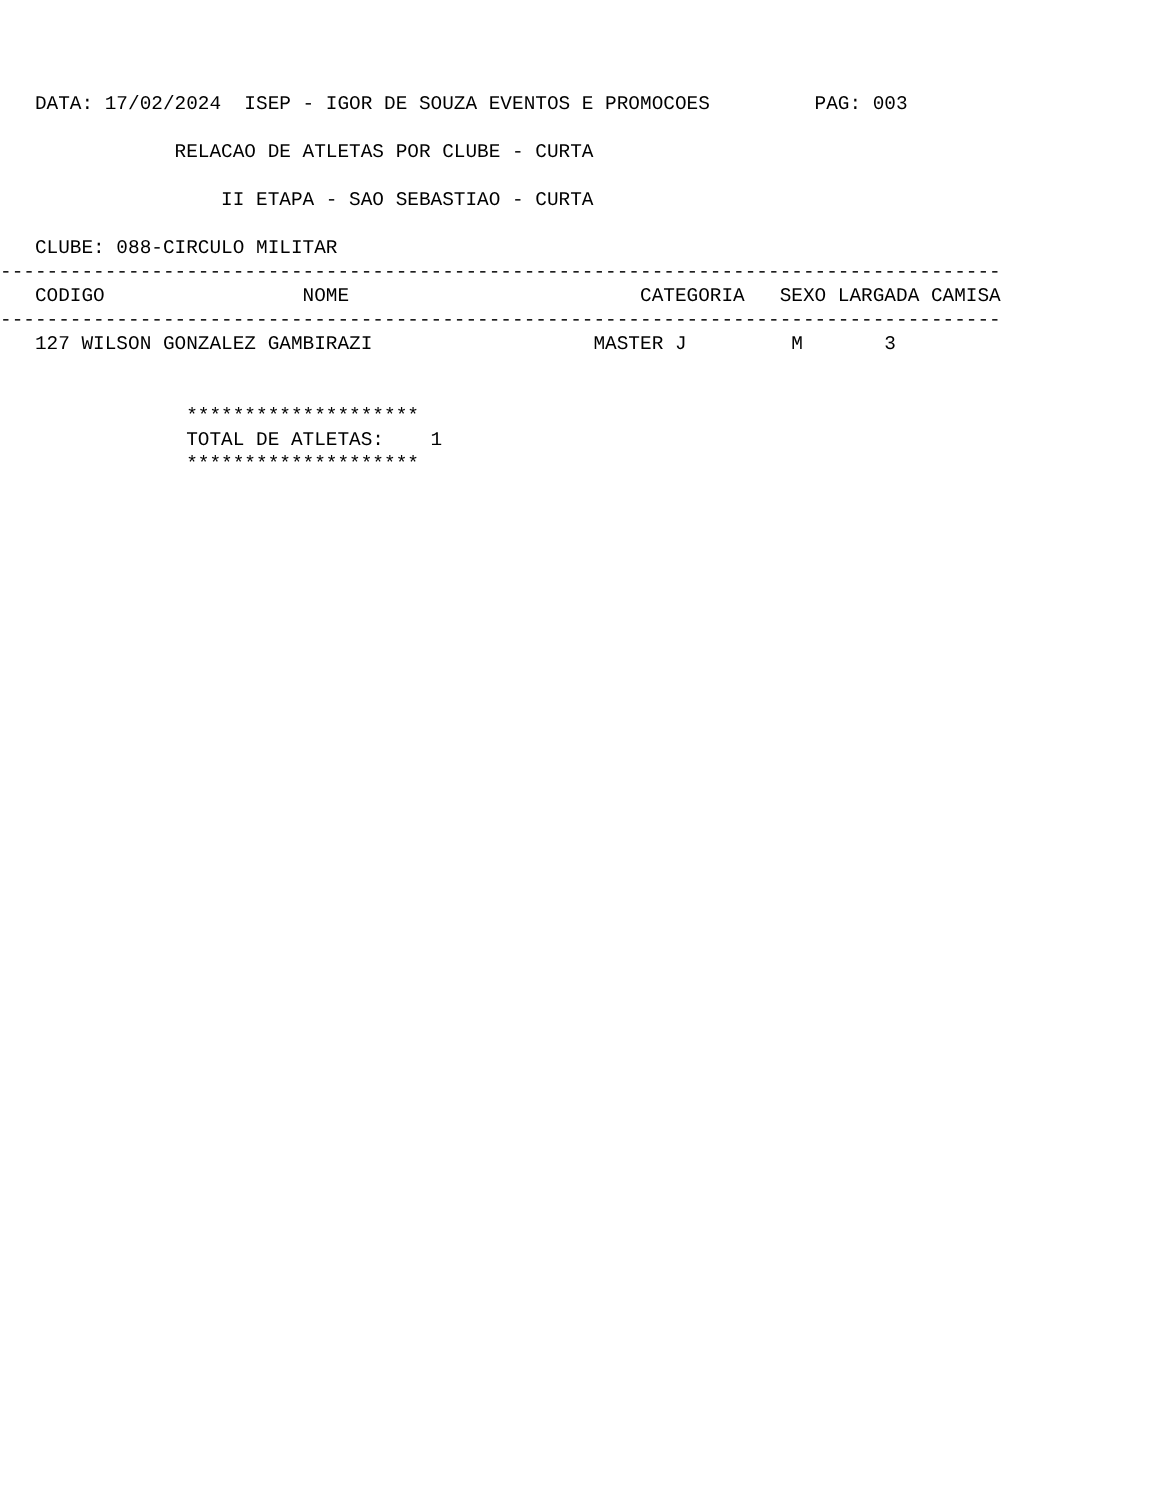DATA: 17/02/2024  ISEP - IGOR DE SOUZA EVENTOS E PROMOCOES         PAG: 003

               RELACAO DE ATLETAS POR CLUBE - CURTA

                   II ETAPA - SAO SEBASTIAO - CURTA

   CLUBE: 088-CIRCULO MILITAR
--------------------------------------------------------------------------------------
   CODIGO                 NOME                         CATEGORIA   SEXO LARGADA CAMISA
--------------------------------------------------------------------------------------
   127 WILSON GONZALEZ GAMBIRAZI                   MASTER J         M       3


                ********************
                TOTAL DE ATLETAS:    1
                ********************